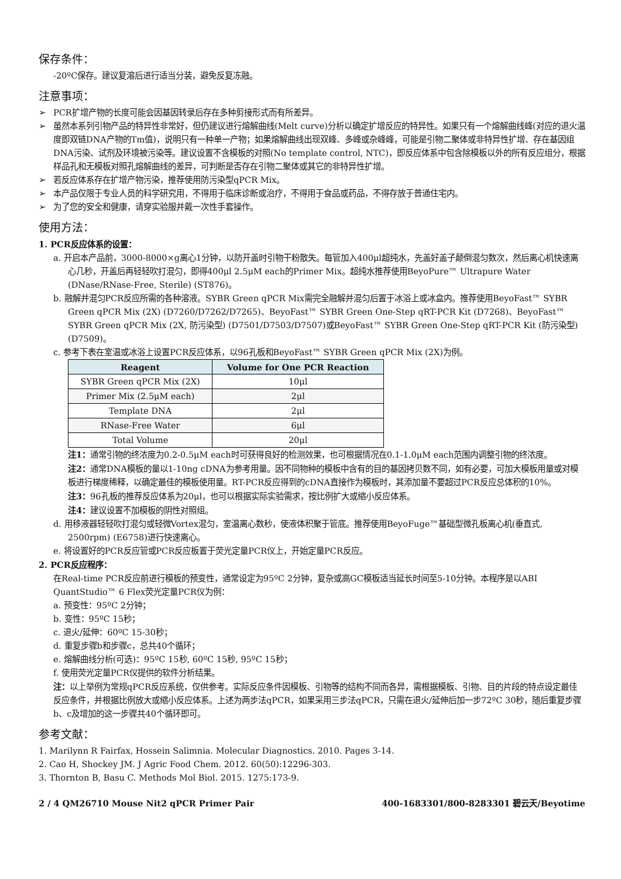保存条件：
-20ºC保存。建议复溶后进行适当分装，避免反复冻融。
注意事项：
➢ PCR扩增产物的长度可能会因基因转录后存在多种剪接形式而有所差异。
➢ 虽然本系列引物产品的特异性非常好，但仍建议进行熔解曲线(Melt curve)分析以确定扩增反应的特异性。如果只有一个熔解曲线峰(对应的退火温度即双链DNA产物的Tm值)，说明只有一种单一产物；如果熔解曲线出现双峰、多峰或杂峰峰，可能是引物二聚体或非特异性扩增、存在基因组DNA污染、试剂及环境被污染等。建议设置不含模板的对照(No template control, NTC)，即反应体系中包含除模板以外的所有反应组分，根据样品孔和无模板对照孔熔解曲线的差异，可判断是否存在引物二聚体或其它的非特异性扩增。
➢ 若反应体系存在扩增产物污染，推荐使用防污染型qPCR Mix。
➢ 本产品仅限于专业人员的科学研究用，不得用于临床诊断或治疗，不得用于食品或药品，不得存放于普通住宅内。
➢ 为了您的安全和健康，请穿实验服并戴一次性手套操作。
使用方法：
1. PCR反应体系的设置：
a. 开启本产品前，3000-8000×g离心1分钟，以防开盖时引物干粉散失。每管加入400μl超纯水，先盖好盖子颠倒混匀数次，然后离心机快速离心几秒，开盖后再轻轻吹打混匀，即得400μl 2.5μM each的Primer Mix。超纯水推荐使用BeyoPure™ Ultrapure Water (DNase/RNase-Free, Sterile) (ST876)。
b. 融解并混匀PCR反应所需的各种溶液。SYBR Green qPCR Mix需完全融解并混匀后置于冰浴上或冰盒内。推荐使用BeyoFast™ SYBR Green qPCR Mix (2X) (D7260/D7262/D7265)、BeyoFast™ SYBR Green One-Step qRT-PCR Kit (D7268)、BeyoFast™ SYBR Green qPCR Mix (2X, 防污染型) (D7501/D7503/D7507)或BeyoFast™ SYBR Green One-Step qRT-PCR Kit (防污染型) (D7509)。
c. 参考下表在室温或冰浴上设置PCR反应体系，以96孔板和BeyoFast™ SYBR Green qPCR Mix (2X)为例。
| Reagent | Volume for One PCR Reaction |
| --- | --- |
| SYBR Green qPCR Mix (2X) | 10μl |
| Primer Mix (2.5μM each) | 2μl |
| Template DNA | 2μl |
| RNase-Free Water | 6μl |
| Total Volume | 20μl |
注1：通常引物的终浓度为0.2-0.5μM each时可获得良好的检测效果，也可根据情况在0.1-1.0μM each范围内调整引物的终浓度。
注2：通常DNA模板的量以1-10ng cDNA为参考用量。因不同物种的模板中含有的目的基因拷贝数不同，如有必要，可加大模板用量或对模板进行梯度稀释，以确定最佳的模板使用量。RT-PCR反应得到的cDNA直接作为模板时，其添加量不要超过PCR反应总体积的10%。
注3：96孔板的推荐反应体系为20μl，也可以根据实际实验需求，按比例扩大或缩小反应体系。
注4：建议设置不加模板的阴性对照组。
d. 用移液器轻轻吹打混匀或轻微Vortex混匀，室温离心数秒，使液体积聚于管底。推荐使用BeyoFuge™基础型微孔板离心机(垂直式, 2500rpm) (E6758)进行快速离心。
e. 将设置好的PCR反应管或PCR反应板置于荧光定量PCR仪上，开始定量PCR反应。
2. PCR反应程序：
在Real-time PCR反应前进行模板的预变性，通常设定为95ºC 2分钟，复杂或高GC模板适当延长时间至5-10分钟。本程序是以ABI QuantStudio™ 6 Flex荧光定量PCR仪为例：
a. 预变性：95ºC 2分钟；
b. 变性：95ºC 15秒；
c. 退火/延伸：60ºC 15-30秒；
d. 重复步骤b和步骤c，总共40个循环；
e. 熔解曲线分析(可选)：95ºC 15秒, 60ºC 15秒, 95ºC 15秒；
f. 使用荧光定量PCR仪提供的软件分析结果。
注：以上举例为常规qPCR反应系统，仅供参考。实际反应条件因模板、引物等的结构不同而各异，需根据模板、引物、目的片段的特点设定最佳反应条件，并根据比例放大或缩小反应体系。上述为两步法qPCR，如果采用三步法qPCR，只需在退火/延伸后加一步72ºC 30秒，随后重复步骤b、c及增加的这一步骤共40个循环即可。
参考文献：
1. Marilynn R Fairfax, Hossein Salimnia. Molecular Diagnostics. 2010. Pages 3-14.
2. Cao H, Shockey JM. J Agric Food Chem. 2012. 60(50):12296-303.
3. Thornton B, Basu C. Methods Mol Biol. 2015. 1275:173-9.
2 / 4 QM26710 Mouse Nit2 qPCR Primer Pair 400-1683301/800-8283301 碧云天/Beyotime